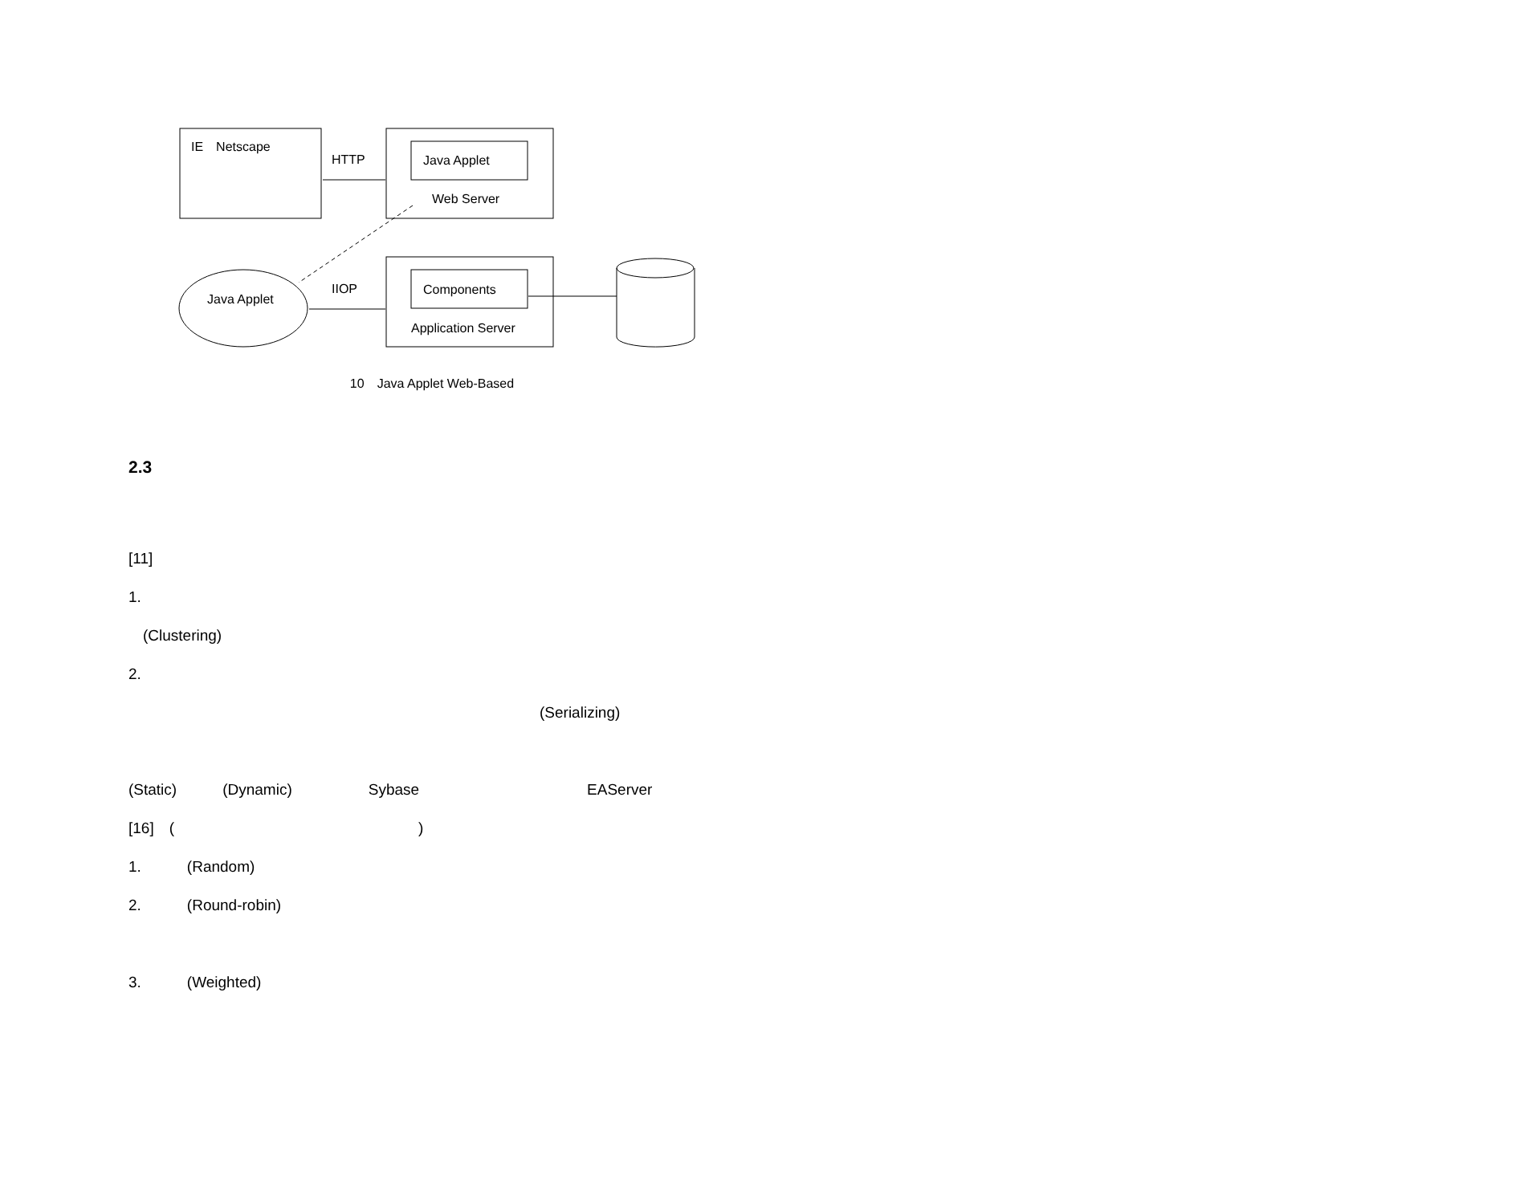IE　Netscape　
　　　　　
HTTP
Java Applet
Web Server
Java Applet
IIOP
Components
Application Server
　　　
　10　Java Applet Web-Based　　　　　
2.3　　　　　　　　　　
　　　　　　　　　　　　　　　　　　　　　　　　　　　　　　　　　　　　　　　　　　　　　　　　　　　　　　　　　　　　　　　　　　　　　　　　　　　　　　　　　　　　　　　　　　　　[11]　
1.　　　　　　　　　　　　　　　　　　　　　　　　　　　　　　　　　　　
(Clustering)　
2.　　　　　　　　　　　　　　　　　　　　　　　　　　　　　　　　　　　
　　　　　　　　　　　　　　　　　　　　　　　　　　(Serializing)　
　　　　　　　　　　　　　　　　　　　　　　　　　　　　　　　　　　　　　(Static)　　　(Dynamic)　　　　　Sybase　　　　　　　　　　　EAServer　　　　　　　　　　　　[16]　(　　　　　　　　　　　　　　　　)
1.　　　(Random)　　　　　　　　　　　　　　　　　　　　　　　
2.　　　(Round-robin)　　　　　　　　　　　　　　　　　　　　　　　　　　　
　　　　　　　　　　　　　　　　　　
3.　　　(Weighted)